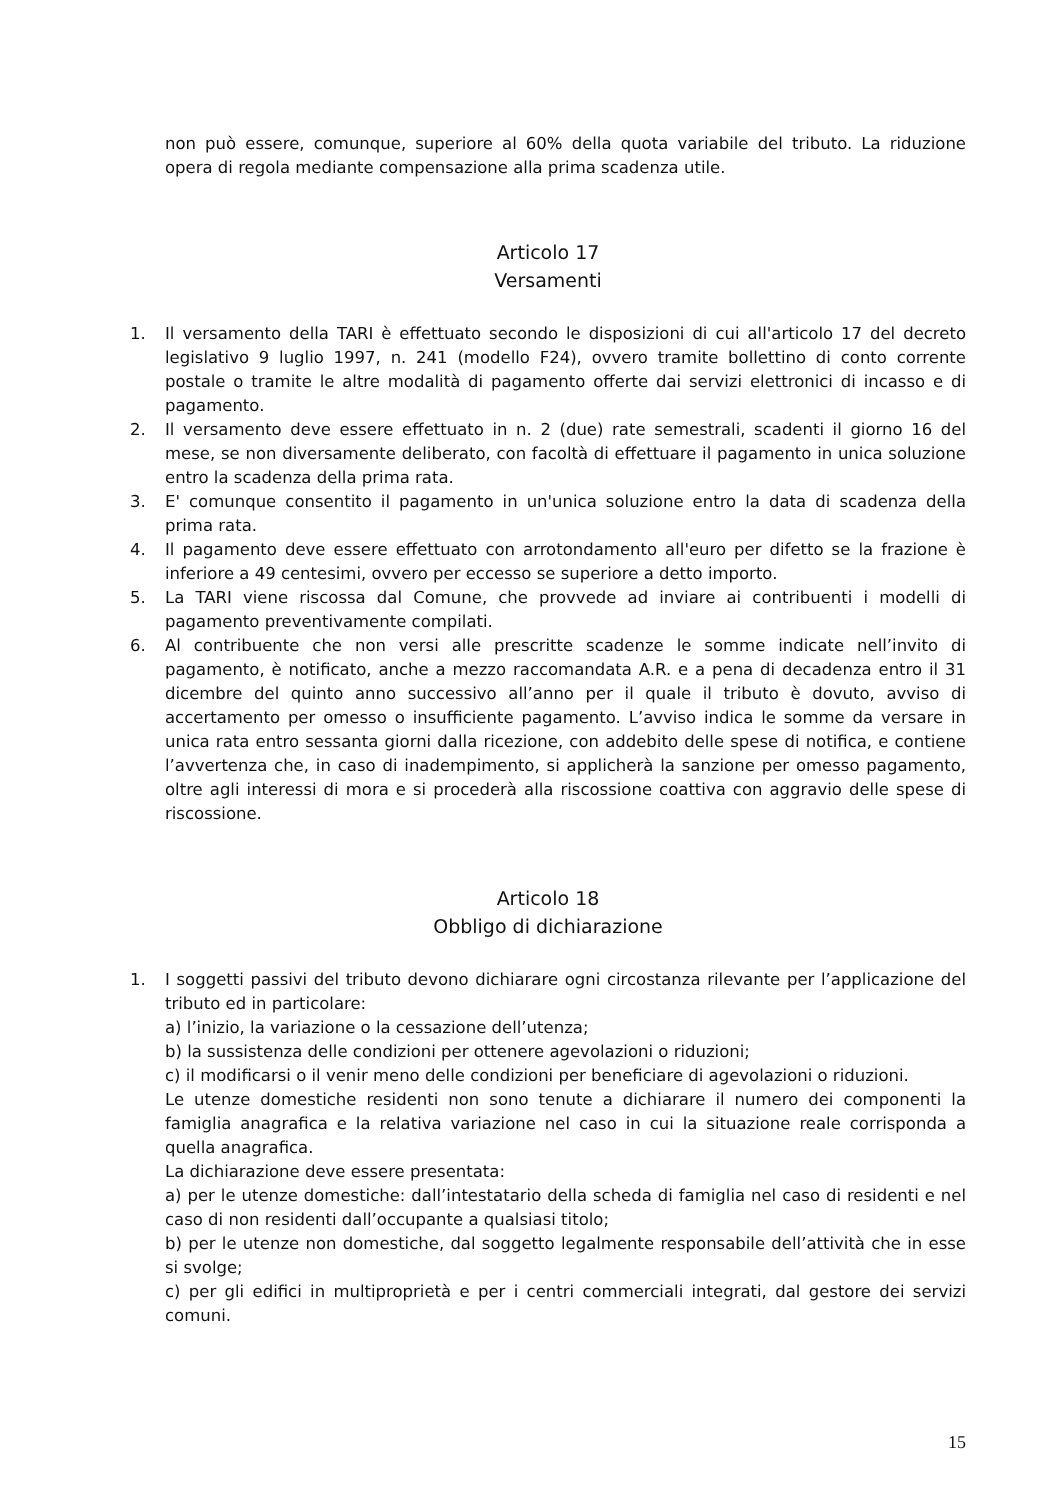non può essere, comunque, superiore al 60% della quota variabile del tributo. La riduzione opera di regola mediante compensazione alla prima scadenza utile.
Articolo 17
Versamenti
1. Il versamento della TARI è effettuato secondo le disposizioni di cui all'articolo 17 del decreto legislativo 9 luglio 1997, n. 241 (modello F24), ovvero tramite bollettino di conto corrente postale o tramite le altre modalità di pagamento offerte dai servizi elettronici di incasso e di pagamento.
2. Il versamento deve essere effettuato in n. 2 (due) rate semestrali, scadenti il giorno 16 del mese, se non diversamente deliberato, con facoltà di effettuare il pagamento in unica soluzione entro la scadenza della prima rata.
3. E' comunque consentito il pagamento in un'unica soluzione entro la data di scadenza della prima rata.
4. Il pagamento deve essere effettuato con arrotondamento all'euro per difetto se la frazione è inferiore a 49 centesimi, ovvero per eccesso se superiore a detto importo.
5. La TARI viene riscossa dal Comune, che provvede ad inviare ai contribuenti i modelli di pagamento preventivamente compilati.
6. Al contribuente che non versi alle prescritte scadenze le somme indicate nell’invito di pagamento, è notificato, anche a mezzo raccomandata A.R. e a pena di decadenza entro il 31 dicembre del quinto anno successivo all’anno per il quale il tributo è dovuto, avviso di accertamento per omesso o insufficiente pagamento. L’avviso indica le somme da versare in unica rata entro sessanta giorni dalla ricezione, con addebito delle spese di notifica, e contiene l’avvertenza che, in caso di inadempimento, si applicherà la sanzione per omesso pagamento, oltre agli interessi di mora e si procederà alla riscossione coattiva con aggravio delle spese di riscossione.
Articolo 18
Obbligo di dichiarazione
1. I soggetti passivi del tributo devono dichiarare ogni circostanza rilevante per l’applicazione del tributo ed in particolare:
a) l’inizio, la variazione o la cessazione dell’utenza;
b) la sussistenza delle condizioni per ottenere agevolazioni o riduzioni;
c) il modificarsi o il venir meno delle condizioni per beneficiare di agevolazioni o riduzioni.
Le utenze domestiche residenti non sono tenute a dichiarare il numero dei componenti la famiglia anagrafica e la relativa variazione nel caso in cui la situazione reale corrisponda a quella anagrafica.
La dichiarazione deve essere presentata:
a) per le utenze domestiche: dall’intestatario della scheda di famiglia nel caso di residenti e nel caso di non residenti dall’occupante a qualsiasi titolo;
b) per le utenze non domestiche, dal soggetto legalmente responsabile dell’attività che in esse si svolge;
c) per gli edifici in multiproprietà e per i centri commerciali integrati, dal gestore dei servizi comuni.
15